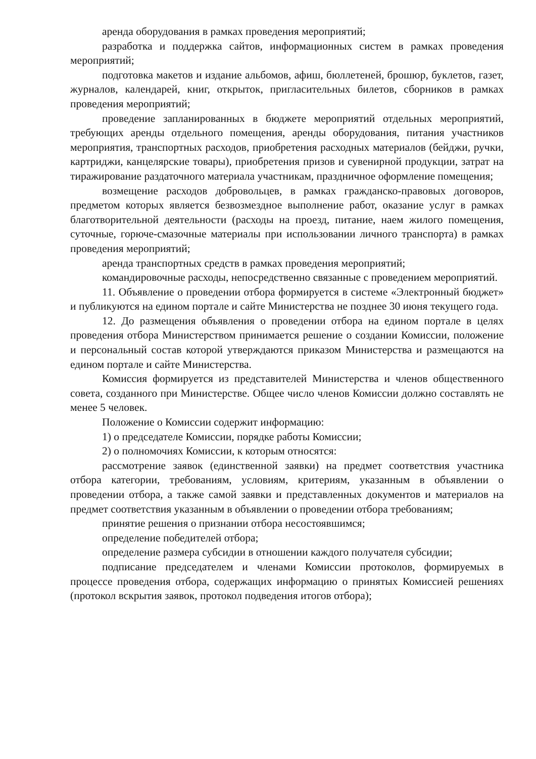аренда оборудования в рамках проведения мероприятий;
разработка и поддержка сайтов, информационных систем в рамках проведения мероприятий;
подготовка макетов и издание альбомов, афиш, бюллетеней, брошюр, буклетов, газет, журналов, календарей, книг, открыток, пригласительных билетов, сборников в рамках проведения мероприятий;
проведение запланированных в бюджете мероприятий отдельных мероприятий, требующих аренды отдельного помещения, аренды оборудования, питания участников мероприятия, транспортных расходов, приобретения расходных материалов (бейджи, ручки, картриджи, канцелярские товары), приобретения призов и сувенирной продукции, затрат на тиражирование раздаточного материала участникам, праздничное оформление помещения;
возмещение расходов добровольцев, в рамках гражданско-правовых договоров, предметом которых является безвозмездное выполнение работ, оказание услуг в рамках благотворительной деятельности (расходы на проезд, питание, наем жилого помещения, суточные, горюче-смазочные материалы при использовании личного транспорта) в рамках проведения мероприятий;
аренда транспортных средств в рамках проведения мероприятий;
командировочные расходы, непосредственно связанные с проведением мероприятий.
11. Объявление о проведении отбора формируется в системе «Электронный бюджет» и публикуются на едином портале и сайте Министерства не позднее 30 июня текущего года.
12. До размещения объявления о проведении отбора на едином портале в целях проведения отбора Министерством принимается решение о создании Комиссии, положение и персональный состав которой утверждаются приказом Министерства и размещаются на едином портале и сайте Министерства.
Комиссия формируется из представителей Министерства и членов общественного совета, созданного при Министерстве. Общее число членов Комиссии должно составлять не менее 5 человек.
Положение о Комиссии содержит информацию:
1) о председателе Комиссии, порядке работы Комиссии;
2) о полномочиях Комиссии, к которым относятся:
рассмотрение заявок (единственной заявки) на предмет соответствия участника отбора категории, требованиям, условиям, критериям, указанным в объявлении о проведении отбора, а также самой заявки и представленных документов и материалов на предмет соответствия указанным в объявлении о проведении отбора требованиям;
принятие решения о признании отбора несостоявшимся;
определение победителей отбора;
определение размера субсидии в отношении каждого получателя субсидии;
подписание председателем и членами Комиссии протоколов, формируемых в процессе проведения отбора, содержащих информацию о принятых Комиссией решениях (протокол вскрытия заявок, протокол подведения итогов отбора);